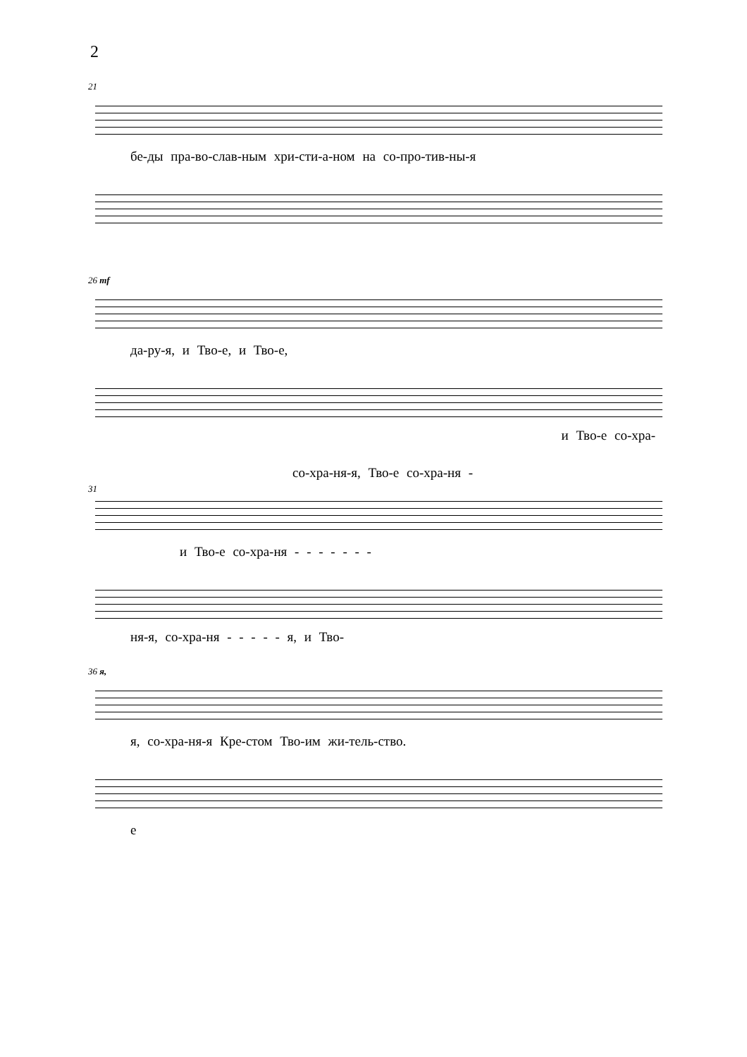2
21
бе‑ды пра‑во‑слав‑ным хри‑сти‑а‑ном на со‑про‑тив‑ны‑я
26 mf
да‑ру‑я, и Тво‑е, и Тво‑е,
и Тво‑е со‑хра‑
со‑хра‑ня‑я, Тво‑е со‑хра‑ня ‑
31
и Тво‑е со‑хра‑ня ‑ ‑ ‑ ‑ ‑ ‑ ‑
ня‑я, со‑хра‑ня ‑ ‑ ‑ ‑ ‑ я, и Тво‑
36 я,
я, со‑хра‑ня‑я Кре‑стом Тво‑им жи‑тель‑ство.
е